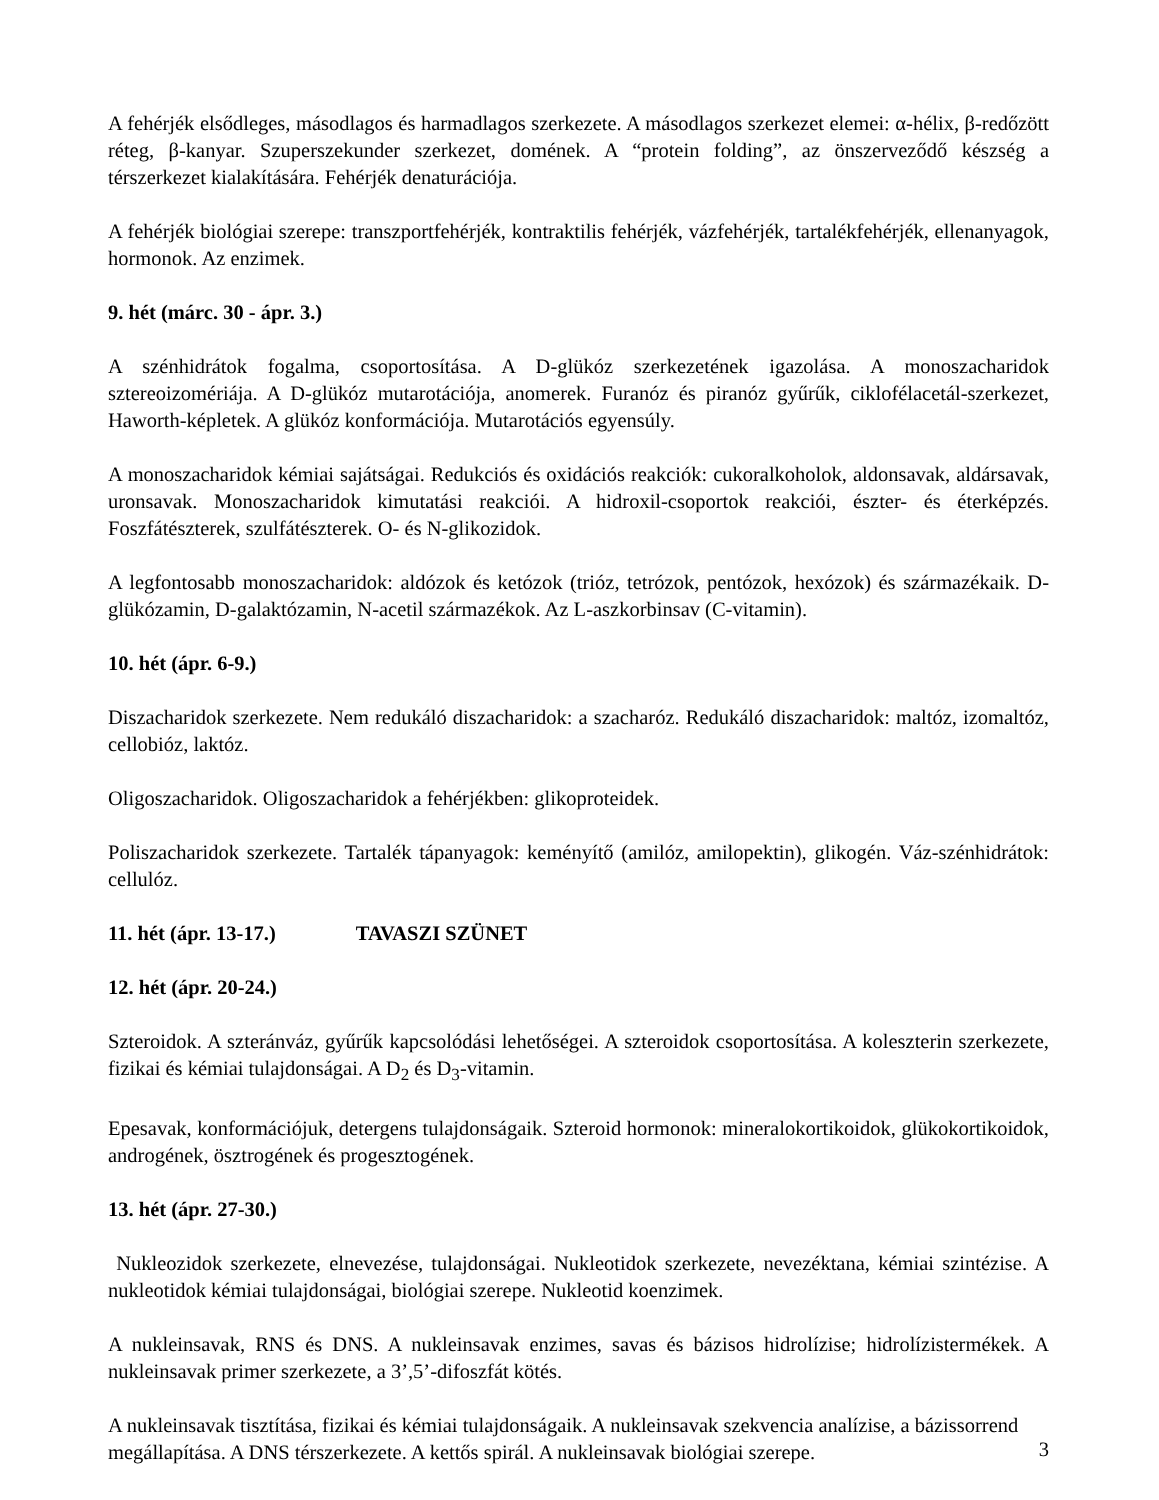A fehérjék elsődleges, másodlagos és harmadlagos szerkezete. A másodlagos szerkezet elemei: α-hélix, β-redőzött réteg, β-kanyar. Szuperszekunder szerkezet, domének. A “protein folding”, az önszerveződő készség a térszerkezet kialakítására. Fehérjék denaturációja.
A fehérjék biológiai szerepe: transzportfehérjék, kontraktilis fehérjék, vázfehérjék, tartalékfehérjék, ellenanyagok, hormonok. Az enzimek.
9. hét (márc. 30 - ápr. 3.)
A szénhidrátok fogalma, csoportosítása. A D-glükóz szerkezetének igazolása. A monoszacharidok sztereoizomériája. A D-glükóz mutarotációja, anomerek. Furanóz és piranóz gyűrűk, ciklofélacetál-szerkezet, Haworth-képletek. A glükóz konformációja. Mutarotációs egyensúly.
A monoszacharidok kémiai sajátságai. Redukciós és oxidációs reakciók: cukoralkoholok, aldonsavak, aldársavak, uronsavak. Monoszacharidok kimutatási reakciói. A hidroxil-csoportok reakciói, észter- és éterképzés. Foszfátészterek, szulfátészterek. O- és N-glikozidok.
A legfontosabb monoszacharidok: aldózok és ketózok (trióz, tetrózok, pentózok, hexózok) és származékaik. D-glükózamin, D-galaktózamin, N-acetil származékok. Az L-aszkorbinsav (C-vitamin).
10. hét (ápr. 6-9.)
Diszacharidok szerkezete. Nem redukáló diszacharidok: a szacharóz. Redukáló diszacharidok: maltóz, izomaltóz, cellobióz, laktóz.
Oligoszacharidok. Oligoszacharidok a fehérjékben: glikoproteidek.
Poliszacharidok szerkezete. Tartalék tápanyagok: keményítő (amilóz, amilopektin), glikogén. Váz-szénhidrátok: cellulóz.
11. hét (ápr. 13-17.) TAVASZI SZÜNET
12. hét (ápr. 20-24.)
Szteroidok. A szteránváz, gyűrűk kapcsolódási lehetőségei. A szteroidok csoportosítása. A koleszterin szerkezete, fizikai és kémiai tulajdonságai. A D<sub>2</sub> és D<sub>3</sub>-vitamin.
Epesavak, konformációjuk, detergens tulajdonságaik. Szteroid hormonok: mineralokortikoidok, glükokortikoidok, androgének, ösztrogének és progesztogének.
13. hét (ápr. 27-30.)
Nukleozidok szerkezete, elnevezése, tulajdonságai. Nukleotidok szerkezete, nevezéktana, kémiai szintézise. A nukleotidok kémiai tulajdonságai, biológiai szerepe. Nukleotid koenzimek.
A nukleinsavak, RNS és DNS. A nukleinsavak enzimes, savas és bázisos hidrolízise; hidrolízistermékek. A nukleinsavak primer szerkezete, a 3’,5’-difoszfát kötés.
A nukleinsavak tisztítása, fizikai és kémiai tulajdonságaik. A nukleinsavak szekvencia analízise, a bázissorrend megállapítása. A DNS térszerkezete. A kettős spirál. A nukleinsavak biológiai szerepe.
3